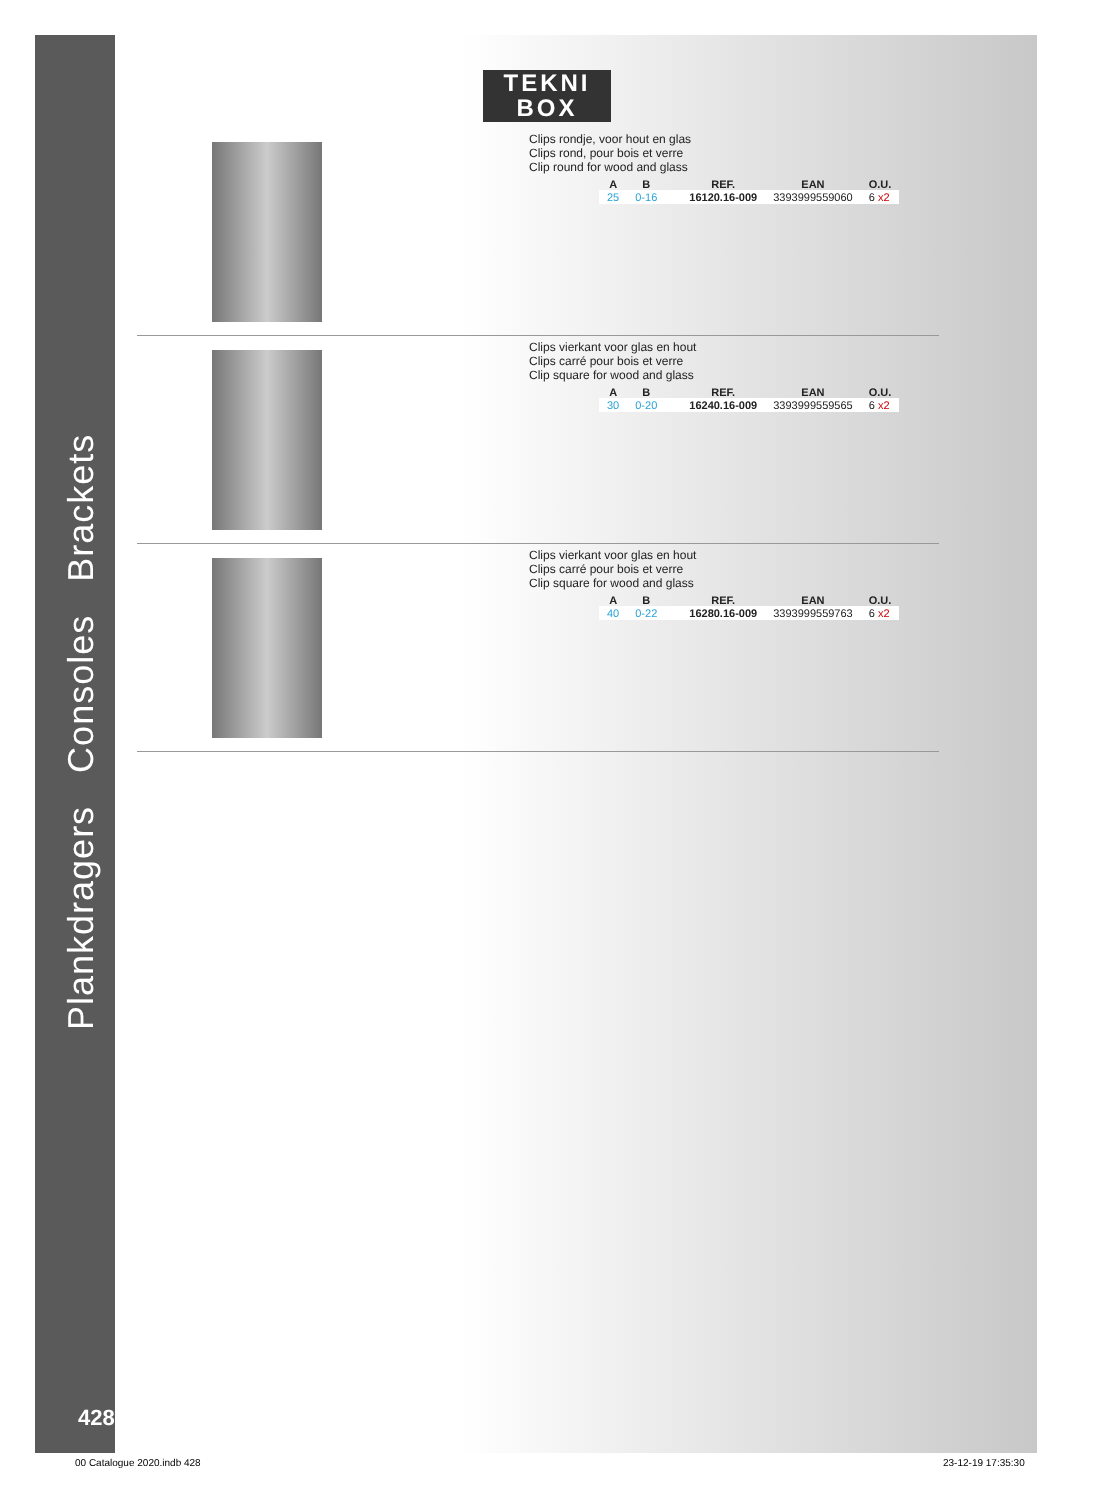Plankdragers Consoles Brackets
TEKNI
BOX
Clips rondje, voor hout en glas
Clips rond, pour bois et verre
Clip round for wood and glass
| A | B | | REF. | EAN | O.U. |
| --- | --- | --- | --- | --- | --- |
| 25 | 0-16 | | 16120.16-009 | 3393999559060 | 6 x2 |
Clips vierkant voor glas en hout
Clips carré pour bois et verre
Clip square for wood and glass
| A | B | | REF. | EAN | O.U. |
| --- | --- | --- | --- | --- | --- |
| 30 | 0-20 | | 16240.16-009 | 3393999559565 | 6 x2 |
Clips vierkant voor glas en hout
Clips carré pour bois et verre
Clip square for wood and glass
| A | B | | REF. | EAN | O.U. |
| --- | --- | --- | --- | --- | --- |
| 40 | 0-22 | | 16280.16-009 | 3393999559763 | 6 x2 |
428
00 Catalogue 2020.indb 428 23-12-19 17:35:30